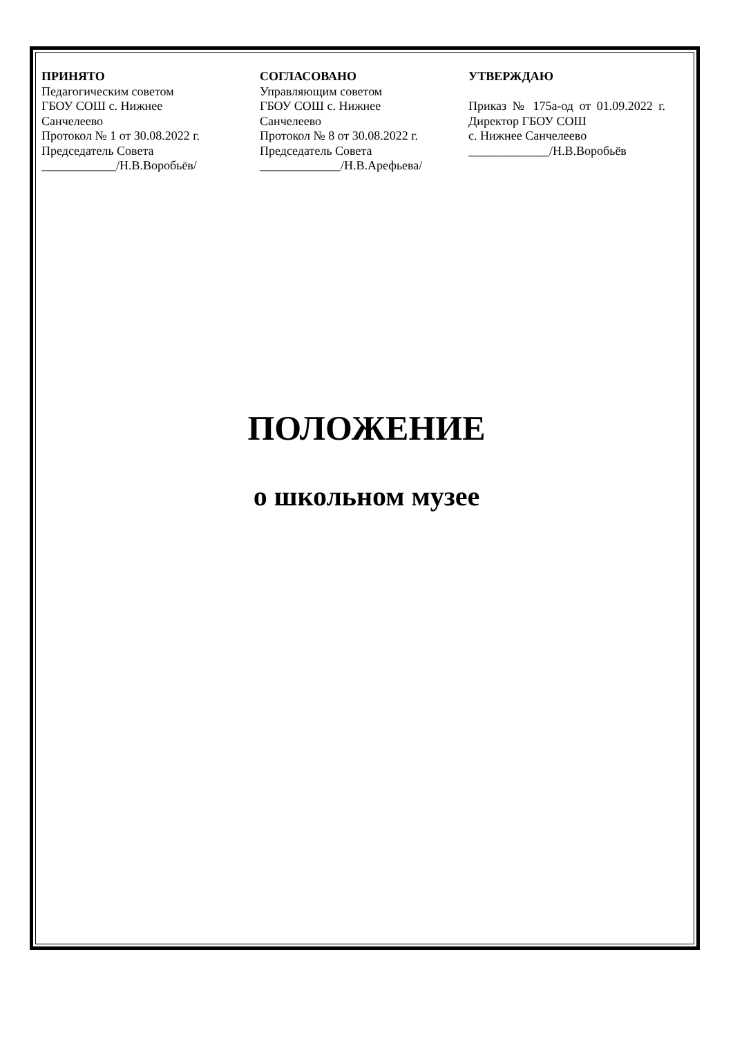ПРИНЯТО
Педагогическим советом
ГБОУ СОШ с. Нижнее
Санчелеево
Протокол № 1 от 30.08.2022 г.
Председатель Совета
____________/Н.В.Воробьёв/
СОГЛАСОВАНО
Управляющим советом
ГБОУ СОШ с. Нижнее
Санчелеево
Протокол № 8 от 30.08.2022 г.
Председатель Совета
_____________/Н.В.Арефьева/
УТВЕРЖДАЮ
Приказ № 175а-од от 01.09.2022 г. Директор ГБОУ СОШ
с. Нижнее Санчелеево
_____________/Н.В.Воробьёв
ПОЛОЖЕНИЕ
о школьном музее